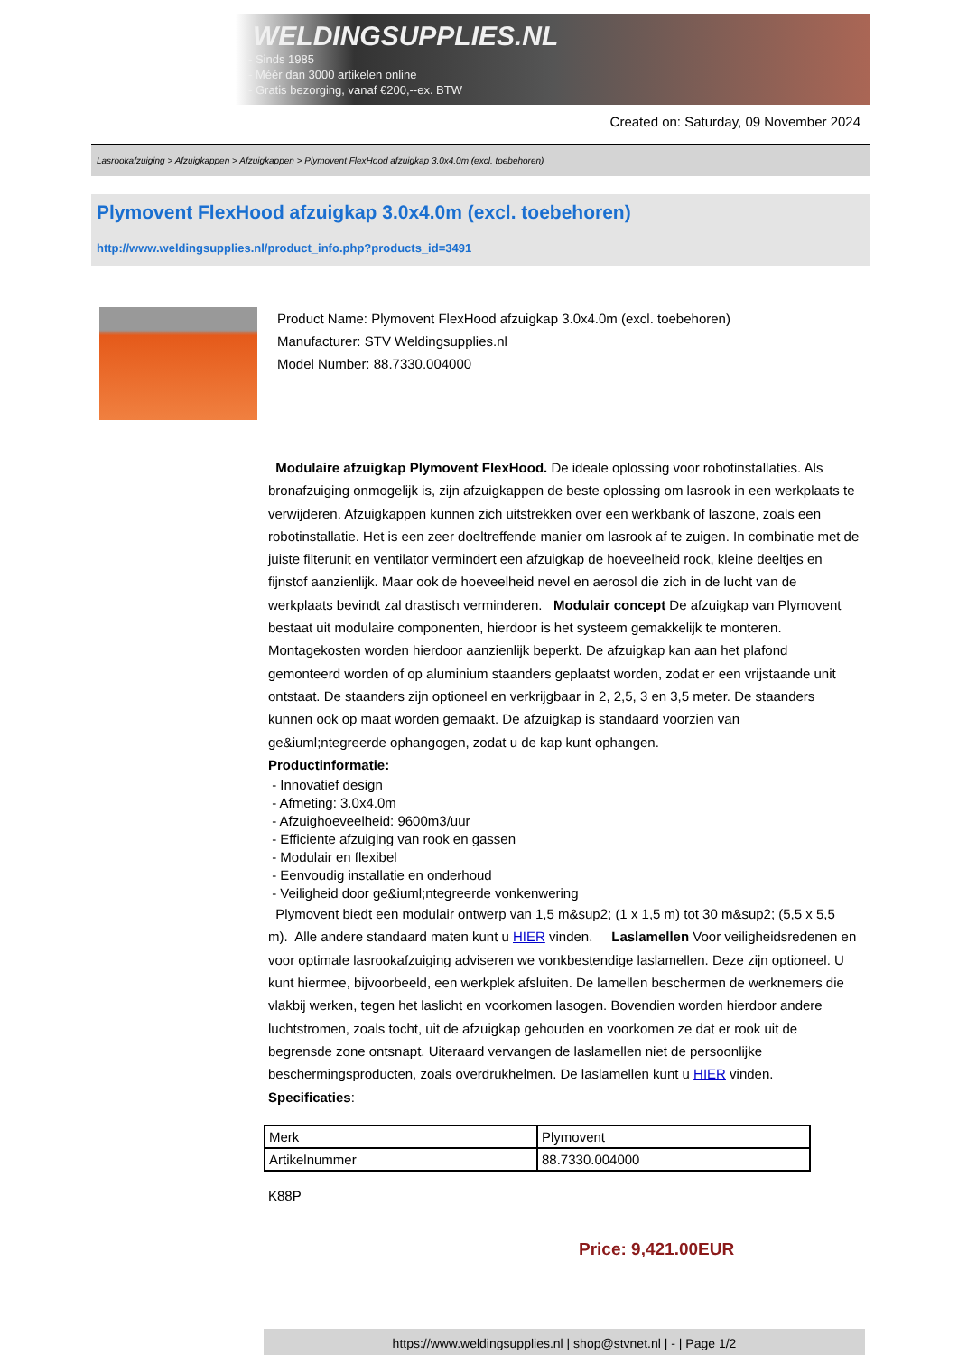WELDINGSUPPLIES.NL
- Sinds 1985
- Méér dan 3000 artikelen online
- Gratis bezorging, vanaf €200,--ex. BTW
Created on: Saturday, 09 November 2024
Lasrookafzuiging > Afzuigkappen > Afzuigkappen > Plymovent FlexHood afzuigkap 3.0x4.0m (excl. toebehoren)
Plymovent FlexHood afzuigkap 3.0x4.0m (excl. toebehoren)
http://www.weldingsupplies.nl/product_info.php?products_id=3491
Product Name: Plymovent FlexHood afzuigkap 3.0x4.0m (excl. toebehoren)
Manufacturer: STV Weldingsupplies.nl
Model Number: 88.7330.004000
Modulaire afzuigkap Plymovent FlexHood. De ideale oplossing voor robotinstallaties. Als bronafzuiging onmogelijk is, zijn afzuigkappen de beste oplossing om lasrook in een werkplaats te verwijderen. Afzuigkappen kunnen zich uitstrekken over een werkbank of laszone, zoals een robotinstallatie. Het is een zeer doeltreffende manier om lasrook af te zuigen. In combinatie met de juiste filterunit en ventilator vermindert een afzuigkap de hoeveelheid rook, kleine deeltjes en fijnstof aanzienlijk. Maar ook de hoeveelheid nevel en aerosol die zich in de lucht van de werkplaats bevindt zal drastisch verminderen. Modulair concept De afzuigkap van Plymovent bestaat uit modulaire componenten, hierdoor is het systeem gemakkelijk te monteren. Montagekosten worden hierdoor aanzienlijk beperkt. De afzuigkap kan aan het plafond gemonteerd worden of op aluminium staanders geplaatst worden, zodat er een vrijstaande unit ontstaat. De staanders zijn optioneel en verkrijgbaar in 2, 2,5, 3 en 3,5 meter. De staanders kunnen ook op maat worden gemaakt. De afzuigkap is standaard voorzien van ge&iuml;ntegreerde ophangogen, zodat u de kap kunt ophangen.
Productinformatie:
- Innovatief design
- Afmeting: 3.0x4.0m
- Afzuighoeveelheid: 9600m3/uur
- Efficiente afzuiging van rook en gassen
- Modulair en flexibel
- Eenvoudig installatie en onderhoud
- Veiligheid door ge&iuml;ntegreerde vonkenwering
Plymovent biedt een modulair ontwerp van 1,5 m&sup2; (1 x 1,5 m) tot 30 m&sup2; (5,5 x 5,5 m). Alle andere standaard maten kunt u HIER vinden. Laslamellen Voor veiligheidsredenen en voor optimale lasrookafzuiging adviseren we vonkbestendige laslamellen. Deze zijn optioneel. U kunt hiermee, bijvoorbeeld, een werkplek afsluiten. De lamellen beschermen de werknemers die vlakbij werken, tegen het laslicht en voorkomen lasogen. Bovendien worden hierdoor andere luchtstromen, zoals tocht, uit de afzuigkap gehouden en voorkomen ze dat er rook uit de begrensde zone ontsnapt. Uiteraard vervangen de laslamellen niet de persoonlijke beschermingsproducten, zoals overdrukhelmen. De laslamellen kunt u HIER vinden. Specificaties:
| Merk | Plymovent |
| Artikelnummer | 88.7330.004000 |
K88P
Price: 9,421.00EUR
https://www.weldingsupplies.nl | shop@stvnet.nl | - | Page 1/2